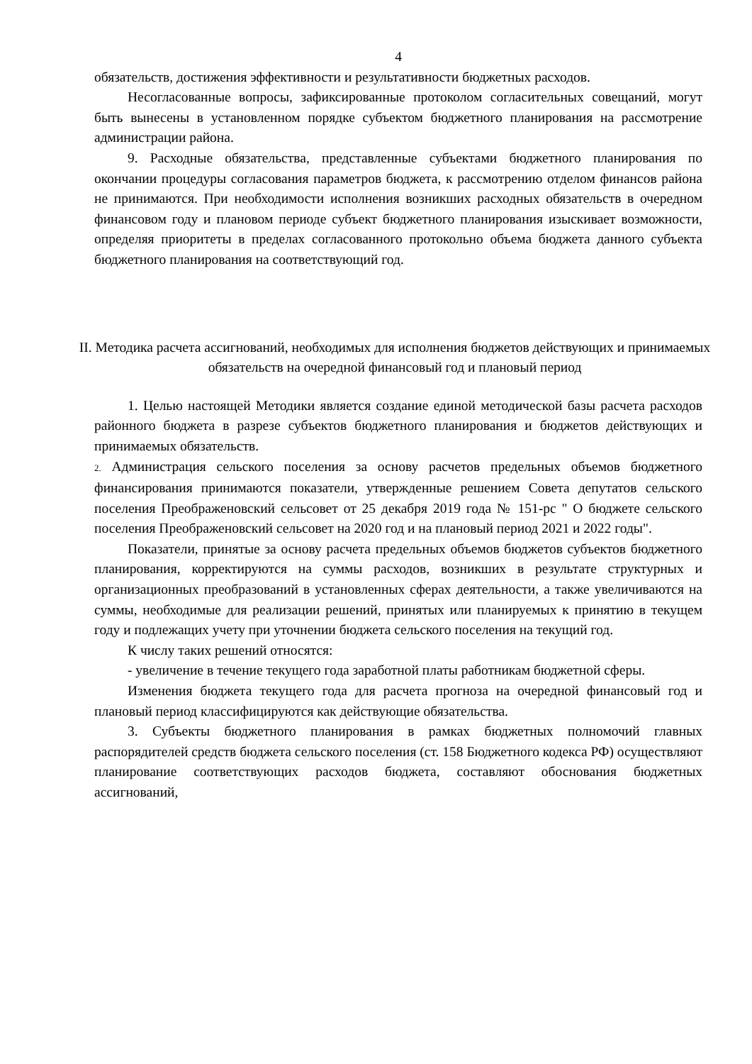4
обязательств, достижения эффективности и результативности бюджетных расходов.
Несогласованные вопросы, зафиксированные протоколом согласительных совещаний, могут быть вынесены в установленном порядке субъектом бюджетного планирования на рассмотрение администрации района.
9. Расходные обязательства, представленные субъектами бюджетного планирования по окончании процедуры согласования параметров бюджета, к рассмотрению отделом финансов района не принимаются. При необходимости исполнения возникших расходных обязательств в очередном финансовом году и плановом периоде субъект бюджетного планирования изыскивает возможности, определяя приоритеты в пределах согласованного протокольно объема бюджета данного субъекта бюджетного планирования на соответствующий год.
II. Методика расчета ассигнований, необходимых для исполнения бюджетов действующих и принимаемых обязательств на очередной финансовый год и плановый период
1. Целью настоящей Методики является создание единой методической базы расчета расходов районного бюджета в разрезе субъектов бюджетного планирования и бюджетов действующих и принимаемых обязательств.
2. Администрация сельского поселения за основу расчетов предельных объемов бюджетного финансирования принимаются показатели, утвержденные решением Совета депутатов сельского поселения Преображеновский сельсовет от 25 декабря 2019 года № 151-рс " О бюджете сельского поселения Преображеновский сельсовет на 2020 год и на плановый период 2021 и 2022 годы".
Показатели, принятые за основу расчета предельных объемов бюджетов субъектов бюджетного планирования, корректируются на суммы расходов, возникших в результате структурных и организационных преобразований в установленных сферах деятельности, а также увеличиваются на суммы, необходимые для реализации решений, принятых или планируемых к принятию в текущем году и подлежащих учету при уточнении бюджета сельского поселения на текущий год.
К числу таких решений относятся:
- увеличение в течение текущего года заработной платы работникам бюджетной сферы.
Изменения бюджета текущего года для расчета прогноза на очередной финансовый год и плановый период классифицируются как действующие обязательства.
3. Субъекты бюджетного планирования в рамках бюджетных полномочий главных распорядителей средств бюджета сельского поселения (ст. 158 Бюджетного кодекса РФ) осуществляют планирование соответствующих расходов бюджета, составляют обоснования бюджетных ассигнований,